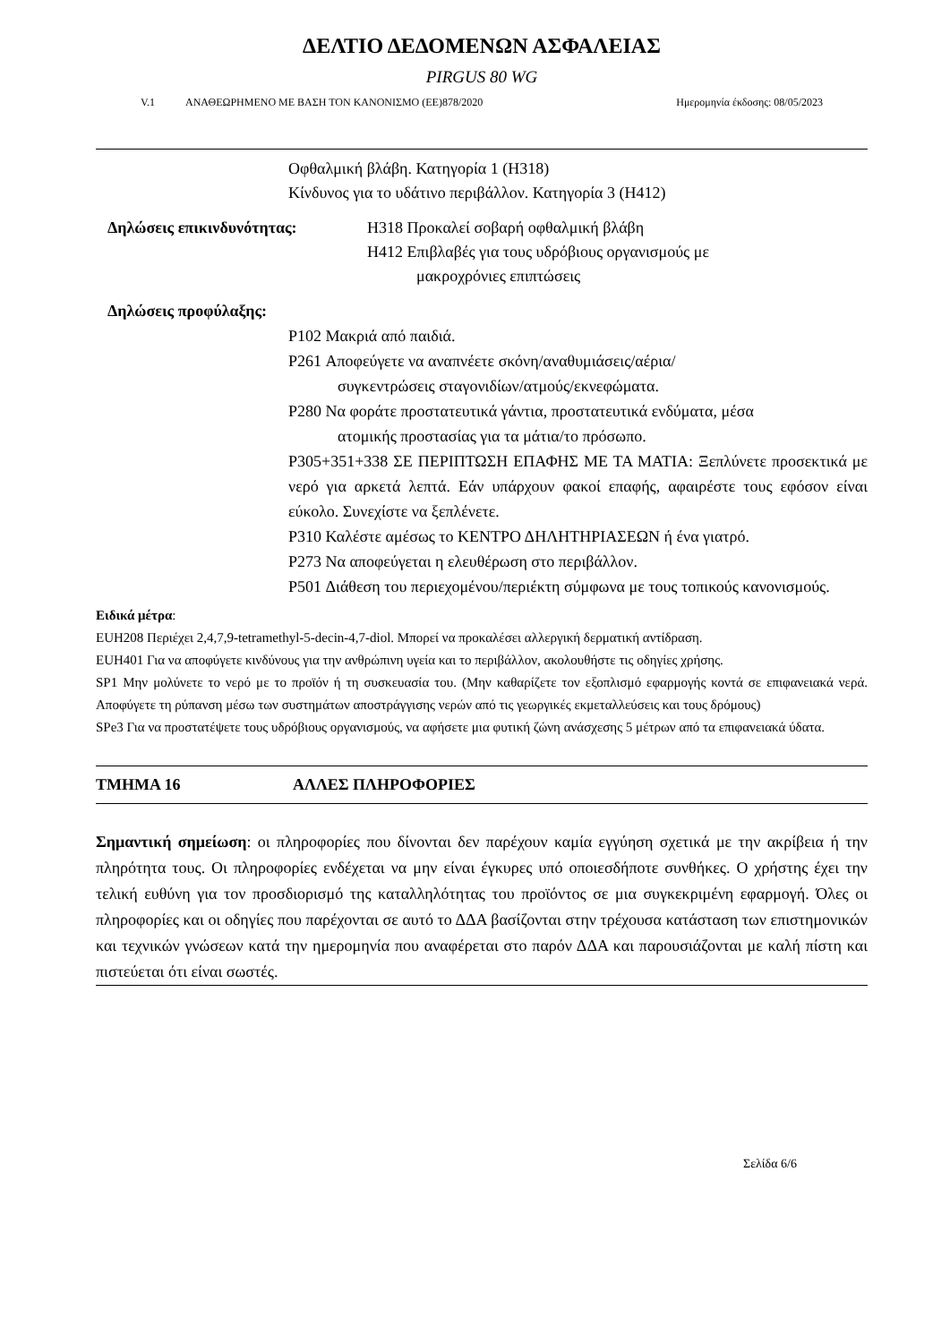ΔΕΛΤΙΟ ΔΕΔΟΜΕΝΩΝ ΑΣΦΑΛΕΙΑΣ
PIRGUS 80 WG
V.1 ΑΝΑΘΕΩΡΗΜΕΝΟ ΜΕ ΒΑΣΗ ΤΟΝ ΚΑΝΟΝΙΣΜΟ (ΕΕ)878/2020 Ημερομηνία έκδοσης: 08/05/2023
Οφθαλμική βλάβη. Κατηγορία 1 (H318)
Κίνδυνος για το υδάτινο περιβάλλον. Κατηγορία 3 (H412)
Δηλώσεις επικινδυνότητας: H318 Προκαλεί σοβαρή οφθαλμική βλάβη
H412 Επιβλαβές για τους υδρόβιους οργανισμούς με
μακροχρόνιες επιπτώσεις
Δηλώσεις προφύλαξης:
P102 Μακριά από παιδιά.
P261 Αποφεύγετε να αναπνέετε σκόνη/αναθυμιάσεις/αέρια/
συγκεντρώσεις σταγονιδίων/ατμούς/εκνεφώματα.
P280 Να φοράτε προστατευτικά γάντια, προστατευτικά ενδύματα, μέσα
ατομικής προστασίας για τα μάτια/το πρόσωπο.
P305+351+338 ΣΕ ΠΕΡΙΠΤΩΣΗ ΕΠΑΦΗΣ ΜΕ ΤΑ ΜΑΤΙΑ: Ξεπλύνετε προσεκτικά με νερό για αρκετά λεπτά. Εάν υπάρχουν φακοί επαφής, αφαιρέστε τους εφόσον είναι εύκολο. Συνεχίστε να ξεπλένετε.
P310 Καλέστε αμέσως το ΚΕΝΤΡΟ ΔΗΛΗΤΗΡΙΑΣΕΩΝ ή ένα γιατρό.
P273 Να αποφεύγεται η ελευθέρωση στο περιβάλλον.
P501 Διάθεση του περιεχομένου/περιέκτη σύμφωνα με τους τοπικούς κανονισμούς.
Ειδικά μέτρα:
EUH208 Περιέχει 2,4,7,9-tetramethyl-5-decin-4,7-diol. Μπορεί να προκαλέσει αλλεργική δερματική αντίδραση.
EUH401 Για να αποφύγετε κινδύνους για την ανθρώπινη υγεία και το περιβάλλον, ακολουθήστε τις οδηγίες χρήσης.
SP1 Μην μολύνετε το νερό με το προϊόν ή τη συσκευασία του. (Μην καθαρίζετε τον εξοπλισμό εφαρμογής κοντά σε επιφανειακά νερά. Αποφύγετε τη ρύπανση μέσω των συστημάτων αποστράγγισης νερών από τις γεωργικές εκμεταλλεύσεις και τους δρόμους)
SPe3 Για να προστατέψετε τους υδρόβιους οργανισμούς, να αφήσετε μια φυτική ζώνη ανάσχεσης 5 μέτρων από τα επιφανειακά ύδατα.
ΤΜΗΜΑ 16 ΑΛΛΕΣ ΠΛΗΡΟΦΟΡΙΕΣ
Σημαντική σημείωση: οι πληροφορίες που δίνονται δεν παρέχουν καμία εγγύηση σχετικά με την ακρίβεια ή την πληρότητα τους. Οι πληροφορίες ενδέχεται να μην είναι έγκυρες υπό οποιεσδήποτε συνθήκες. Ο χρήστης έχει την τελική ευθύνη για τον προσδιορισμό της καταλληλότητας του προϊόντος σε μια συγκεκριμένη εφαρμογή. Όλες οι πληροφορίες και οι οδηγίες που παρέχονται σε αυτό το ΔΔΑ βασίζονται στην τρέχουσα κατάσταση των επιστημονικών και τεχνικών γνώσεων κατά την ημερομηνία που αναφέρεται στο παρόν ΔΔΑ και παρουσιάζονται με καλή πίστη και πιστεύεται ότι είναι σωστές.
Σελίδα 6/6